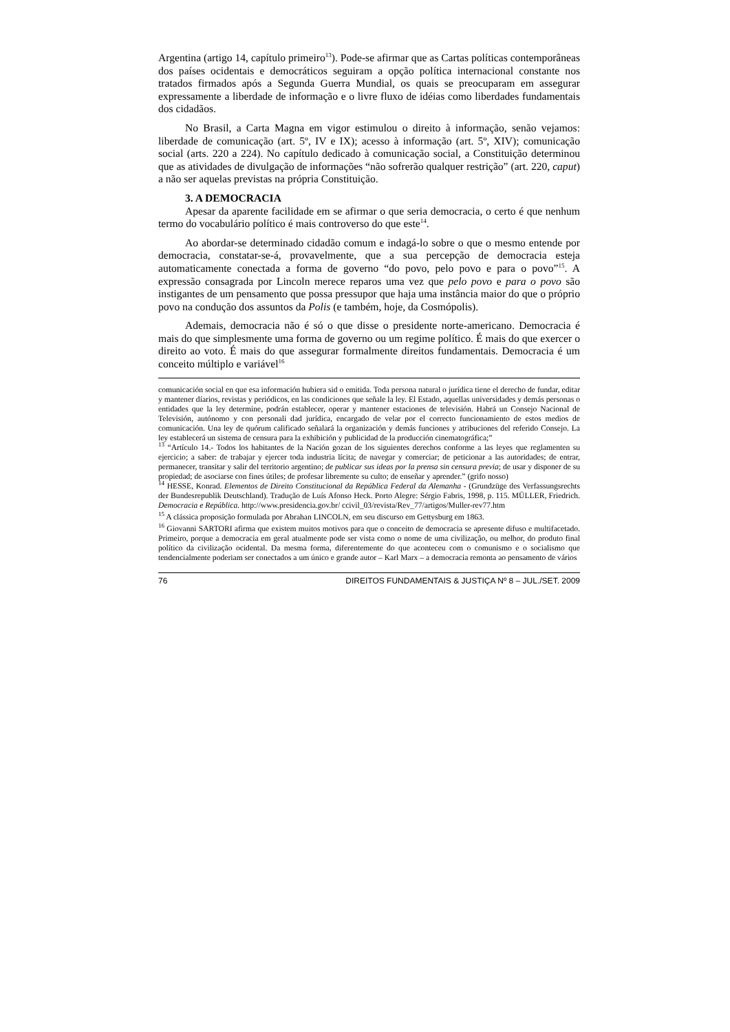Argentina (artigo 14, capítulo primeiro<sup>13</sup>). Pode-se afirmar que as Cartas políticas contemporâneas dos países ocidentais e democráticos seguiram a opção política internacional constante nos tratados firmados após a Segunda Guerra Mundial, os quais se preocuparam em assegurar expressamente a liberdade de informação e o livre fluxo de idéias como liberdades fundamentais dos cidadãos.
No Brasil, a Carta Magna em vigor estimulou o direito à informação, senão vejamos: liberdade de comunicação (art. 5º, IV e IX); acesso à informação (art. 5º, XIV); comunicação social (arts. 220 a 224). No capítulo dedicado à comunicação social, a Constituição determinou que as atividades de divulgação de informações “não sofrerão qualquer restrição” (art. 220, caput) a não ser aquelas previstas na própria Constituição.
3. A DEMOCRACIA
Apesar da aparente facilidade em se afirmar o que seria democracia, o certo é que nenhum termo do vocabulário político é mais controverso do que este<sup>14</sup>.
Ao abordar-se determinado cidadão comum e indagá-lo sobre o que o mesmo entende por democracia, constatar-se-á, provavelmente, que a sua percepção de democracia esteja automaticamente conectada a forma de governo “do povo, pelo povo e para o povo”<sup>15</sup>. A expressão consagrada por Lincoln merece reparos uma vez que pelo povo e para o povo são instigantes de um pensamento que possa pressupor que haja uma instância maior do que o próprio povo na condução dos assuntos da Polis (e também, hoje, da Cosmópolis).
Ademais, democracia não é só o que disse o presidente norte-americano. Democracia é mais do que simplesmente uma forma de governo ou um regime político. É mais do que exercer o direito ao voto. É mais do que assegurar formalmente direitos fundamentais. Democracia é um conceito múltiplo e variável<sup>16</sup>
comunicación social en que esa información hubiera sid o emitida. Toda persona natural o jurídica tiene el derecho de fundar, editar y mantener díarios, revistas y periódicos, en las condiciones que señale la ley. El Estado, aquellas universidades y demás personas o entidades que la ley determine, podrán establecer, operar y mantener estaciones de televisión. Habrá un Consejo Nacional de Televisión, autónomo y con personali dad jurídica, encargado de velar por el correcto funcionamiento de estos medios de comunicación. Una ley de quórum calificado señalará la organización y demás funciones y atribuciones del referido Consejo. La ley establecerá un sistema de censura para la exhibición y publicidad de la producción cinematográfica;”
<sup>13</sup> “Artículo 14.- Todos los habitantes de la Nación gozan de los siguientes derechos conforme a las leyes que reglamenten su ejercicio; a saber: de trabajar y ejercer toda industria lícita; de navegar y comerciar; de peticionar a las autoridades; de entrar, permanecer, transitar y salir del territorio argentino; de publicar sus ideas por la prensa sin censura previa; de usar y disponer de su propiedad; de asociarse con fines útiles; de profesar libremente su culto; de enseñar y aprender.” (grifo nosso)
<sup>14</sup> HESSE, Konrad. Elementos de Direito Constitucional da República Federal da Alemanha - (Grundzüge des Verfassungsrechts der Bundesrepublik Deutschland). Tradução de Luís Afonso Heck. Porto Alegre: Sérgio Fabris, 1998, p. 115. MÜLLER, Friedrich. Democracia e República. http://www.presidencia.gov.br/ ccivil_03/revista/Rev_77/artigos/Muller-rev77.htm
<sup>15</sup> A clássica proposição formulada por Abrahan LINCOLN, em seu discurso em Gettysburg em 1863.
<sup>16</sup> Giovanni SARTORI afirma que existem muitos motivos para que o conceito de democracia se apresente difuso e multifacetado. Primeiro, porque a democracia em geral atualmente pode ser vista como o nome de uma civilização, ou melhor, do produto final político da civilização ocidental. Da mesma forma, diferentemente do que aconteceu com o comunismo e o socialismo que tendencialmente poderiam ser conectados a um único e grande autor – Karl Marx – a democracia remonta ao pensamento de vários
76 DIREITOS FUNDAMENTAIS & JUSTIÇA Nº 8 – JUL./SET. 2009